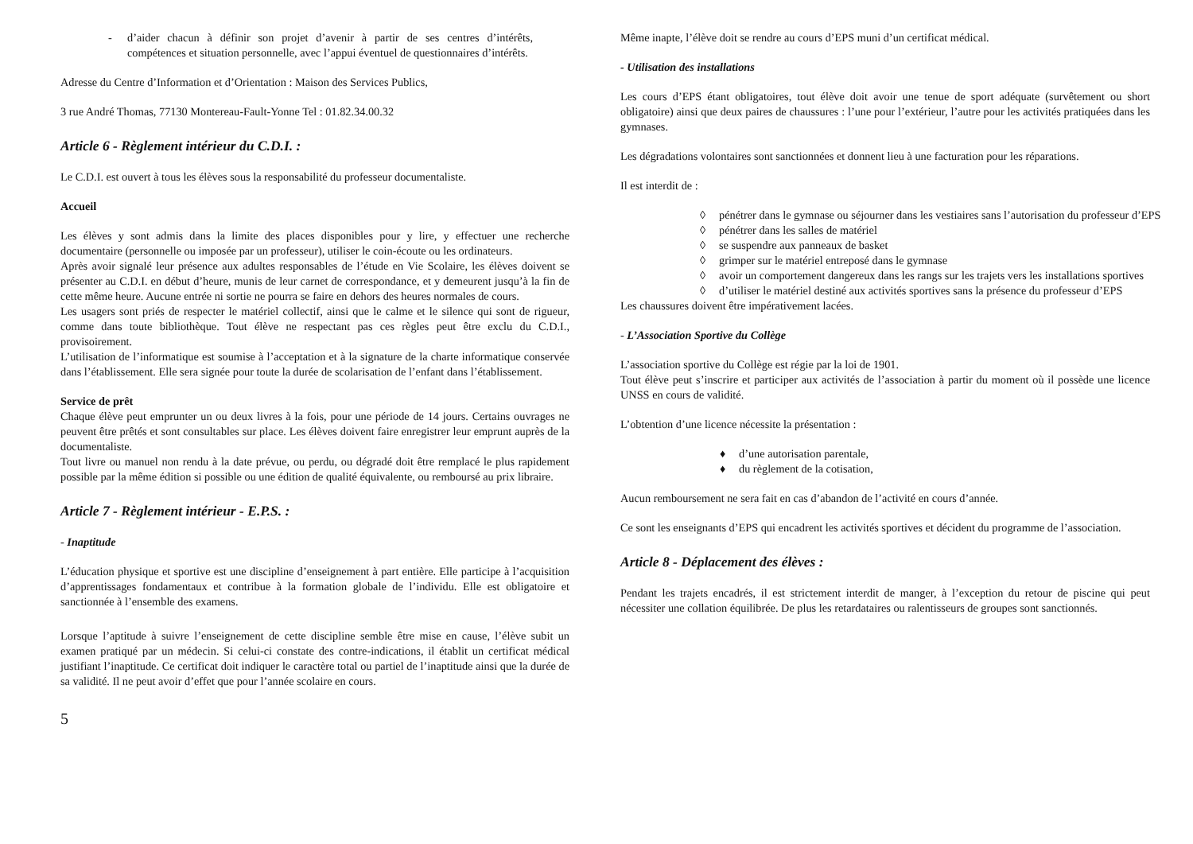- d’aider chacun à définir son projet d’avenir à partir de ses centres d’intérêts, compétences et situation personnelle, avec l’appui éventuel de questionnaires d’intérêts.
Adresse du Centre d’Information et d’Orientation : Maison des Services Publics,
3 rue André Thomas, 77130 Montereau-Fault-Yonne Tel : 01.82.34.00.32
Article 6 - Règlement intérieur du C.D.I. :
Le C.D.I. est ouvert à tous les élèves sous la responsabilité du professeur documentaliste.
Accueil
Les élèves y sont admis dans la limite des places disponibles pour y lire, y effectuer une recherche documentaire (personnelle ou imposée par un professeur), utiliser le coin-écoute ou les ordinateurs.
Après avoir signalé leur présence aux adultes responsables de l’étude en Vie Scolaire, les élèves doivent se présenter au C.D.I. en début d’heure, munis de leur carnet de correspondance, et y demeurent jusqu’à la fin de cette même heure. Aucune entrée ni sortie ne pourra se faire en dehors des heures normales de cours.
Les usagers sont priés de respecter le matériel collectif, ainsi que le calme et le silence qui sont de rigueur, comme dans toute bibliothèque. Tout élève ne respectant pas ces règles peut être exclu du C.D.I., provisoirement.
L’utilisation de l’informatique est soumise à l’acceptation et à la signature de la charte informatique conservée dans l’établissement. Elle sera signée pour toute la durée de scolarisation de l’enfant dans l’établissement.
Service de prêt
Chaque élève peut emprunter un ou deux livres à la fois, pour une période de 14 jours. Certains ouvrages ne peuvent être prêtés et sont consultables sur place. Les élèves doivent faire enregistrer leur emprunt auprès de la documentaliste.
Tout livre ou manuel non rendu à la date prévue, ou perdu, ou dégradé doit être remplacé le plus rapidement possible par la même édition si possible ou une édition de qualité équivalente, ou remboursé au prix libraire.
Article 7 - Règlement intérieur - E.P.S. :
- Inaptitude
L’éducation physique et sportive est une discipline d’enseignement à part entière. Elle participe à l’acquisition d’apprentissages fondamentaux et contribue à la formation globale de l’individu. Elle est obligatoire et sanctionnée à l’ensemble des examens.
Lorsque l’aptitude à suivre l’enseignement de cette discipline semble être mise en cause, l’élève subit un examen pratiqué par un médecin. Si celui-ci constate des contre-indications, il établit un certificat médical justifiant l’inaptitude. Ce certificat doit indiquer le caractère total ou partiel de l’inaptitude ainsi que la durée de sa validité. Il ne peut avoir d’effet que pour l’année scolaire en cours.
5
Même inapte, l’élève doit se rendre au cours d’EPS muni d’un certificat médical.
- Utilisation des installations
Les cours d’EPS étant obligatoires, tout élève doit avoir une tenue de sport adéquate (survêtement ou short obligatoire) ainsi que deux paires de chaussures : l’une pour l’extérieur, l’autre pour les activités pratiquées dans les gymnases.
Les dégradations volontaires sont sanctionnées et donnent lieu à une facturation pour les réparations.
Il est interdit de :
◊ pénétrer dans le gymnase ou séjourner dans les vestiaires sans l’autorisation du professeur d’EPS
◊ pénétrer dans les salles de matériel
◊ se suspendre aux panneaux de basket
◊ grimper sur le matériel entreposé dans le gymnase
◊ avoir un comportement dangereux dans les rangs sur les trajets vers les installations sportives
◊ d’utiliser le matériel destiné aux activités sportives sans la présence du professeur d’EPS
Les chaussures doivent être impérativement lacées.
- L’Association Sportive du Collège
L’association sportive du Collège est régie par la loi de 1901.
Tout élève peut s’inscrire et participer aux activités de l’association à partir du moment où il possède une licence UNSS en cours de validité.
L’obtention d’une licence nécessite la présentation :
♦ d’une autorisation parentale,
♦ du règlement de la cotisation,
Aucun remboursement ne sera fait en cas d’abandon de l’activité en cours d’année.
Ce sont les enseignants d’EPS qui encadrent les activités sportives et décident du programme de l’association.
Article 8 - Déplacement des élèves :
Pendant les trajets encadrés, il est strictement interdit de manger, à l’exception du retour de piscine qui peut nécessiter une collation équilibrée. De plus les retardataires ou ralentisseurs de groupes sont sanctionnés.